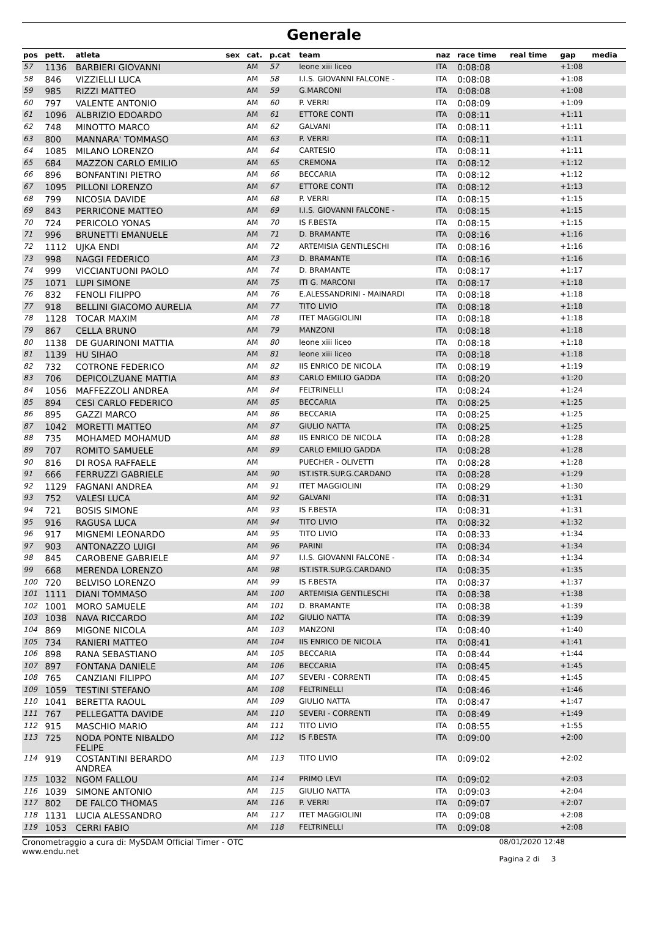Generale
| pos | pett. | atleta | sex | cat. | p.cat | team | naz | race time | real time | gap | media |
| --- | --- | --- | --- | --- | --- | --- | --- | --- | --- | --- | --- |
| 57 | 1136 | BARBIERI GIOVANNI | | AM | 57 | leone xiii liceo | ITA | 0:08:08 | | +1:08 | |
| 58 | 846 | VIZZIELLI LUCA | | AM | 58 | I.I.S. GIOVANNI FALCONE - | ITA | 0:08:08 | | +1:08 | |
| 59 | 985 | RIZZI MATTEO | | AM | 59 | G.MARCONI | ITA | 0:08:08 | | +1:08 | |
| 60 | 797 | VALENTE ANTONIO | | AM | 60 | P. VERRI | ITA | 0:08:09 | | +1:09 | |
| 61 | 1096 | ALBRIZIO EDOARDO | | AM | 61 | ETTORE CONTI | ITA | 0:08:11 | | +1:11 | |
| 62 | 748 | MINOTTO MARCO | | AM | 62 | GALVANI | ITA | 0:08:11 | | +1:11 | |
| 63 | 800 | MANNARA' TOMMASO | | AM | 63 | P. VERRI | ITA | 0:08:11 | | +1:11 | |
| 64 | 1085 | MILANO LORENZO | | AM | 64 | CARTESIO | ITA | 0:08:11 | | +1:11 | |
| 65 | 684 | MAZZON CARLO EMILIO | | AM | 65 | CREMONA | ITA | 0:08:12 | | +1:12 | |
| 66 | 896 | BONFANTINI PIETRO | | AM | 66 | BECCARIA | ITA | 0:08:12 | | +1:12 | |
| 67 | 1095 | PILLONI LORENZO | | AM | 67 | ETTORE CONTI | ITA | 0:08:12 | | +1:13 | |
| 68 | 799 | NICOSIA DAVIDE | | AM | 68 | P. VERRI | ITA | 0:08:15 | | +1:15 | |
| 69 | 843 | PERRICONE MATTEO | | AM | 69 | I.I.S. GIOVANNI FALCONE - | ITA | 0:08:15 | | +1:15 | |
| 70 | 724 | PERICOLO YONAS | | AM | 70 | IS F.BESTA | ITA | 0:08:15 | | +1:15 | |
| 71 | 996 | BRUNETTI EMANUELE | | AM | 71 | D. BRAMANTE | ITA | 0:08:16 | | +1:16 | |
| 72 | 1112 | UJKA ENDI | | AM | 72 | ARTEMISIA GENTILESCHI | ITA | 0:08:16 | | +1:16 | |
| 73 | 998 | NAGGI FEDERICO | | AM | 73 | D. BRAMANTE | ITA | 0:08:16 | | +1:16 | |
| 74 | 999 | VICCIANTUONI PAOLO | | AM | 74 | D. BRAMANTE | ITA | 0:08:17 | | +1:17 | |
| 75 | 1071 | LUPI SIMONE | | AM | 75 | ITI G. MARCONI | ITA | 0:08:17 | | +1:18 | |
| 76 | 832 | FENOLI FILIPPO | | AM | 76 | E.ALESSANDRINI - MAINARDI | ITA | 0:08:18 | | +1:18 | |
| 77 | 918 | BELLINI GIACOMO AURELIA | | AM | 77 | TITO LIVIO | ITA | 0:08:18 | | +1:18 | |
| 78 | 1128 | TOCAR MAXIM | | AM | 78 | ITET MAGGIOLINI | ITA | 0:08:18 | | +1:18 | |
| 79 | 867 | CELLA BRUNO | | AM | 79 | MANZONI | ITA | 0:08:18 | | +1:18 | |
| 80 | 1138 | DE GUARINONI MATTIA | | AM | 80 | leone xiii liceo | ITA | 0:08:18 | | +1:18 | |
| 81 | 1139 | HU SIHAO | | AM | 81 | leone xiii liceo | ITA | 0:08:18 | | +1:18 | |
| 82 | 732 | COTRONE FEDERICO | | AM | 82 | IIS ENRICO DE NICOLA | ITA | 0:08:19 | | +1:19 | |
| 83 | 706 | DEPICOLZUANE MATTIA | | AM | 83 | CARLO EMILIO GADDA | ITA | 0:08:20 | | +1:20 | |
| 84 | 1056 | MAFFEZZOLI ANDREA | | AM | 84 | FELTRINELLI | ITA | 0:08:24 | | +1:24 | |
| 85 | 894 | CESI CARLO FEDERICO | | AM | 85 | BECCARIA | ITA | 0:08:25 | | +1:25 | |
| 86 | 895 | GAZZI MARCO | | AM | 86 | BECCARIA | ITA | 0:08:25 | | +1:25 | |
| 87 | 1042 | MORETTI MATTEO | | AM | 87 | GIULIO NATTA | ITA | 0:08:25 | | +1:25 | |
| 88 | 735 | MOHAMED MOHAMUD | | AM | 88 | IIS ENRICO DE NICOLA | ITA | 0:08:28 | | +1:28 | |
| 89 | 707 | ROMITO SAMUELE | | AM | 89 | CARLO EMILIO GADDA | ITA | 0:08:28 | | +1:28 | |
| 90 | 816 | DI ROSA RAFFAELE | | AM | | PUECHER - OLIVETTI | ITA | 0:08:28 | | +1:28 | |
| 91 | 666 | FERRUZZI GABRIELE | | AM | 90 | IST.ISTR.SUP.G.CARDANO | ITA | 0:08:28 | | +1:29 | |
| 92 | 1129 | FAGNANI ANDREA | | AM | 91 | ITET MAGGIOLINI | ITA | 0:08:29 | | +1:30 | |
| 93 | 752 | VALESI LUCA | | AM | 92 | GALVANI | ITA | 0:08:31 | | +1:31 | |
| 94 | 721 | BOSIS SIMONE | | AM | 93 | IS F.BESTA | ITA | 0:08:31 | | +1:31 | |
| 95 | 916 | RAGUSA LUCA | | AM | 94 | TITO LIVIO | ITA | 0:08:32 | | +1:32 | |
| 96 | 917 | MIGNEMI LEONARDO | | AM | 95 | TITO LIVIO | ITA | 0:08:33 | | +1:34 | |
| 97 | 903 | ANTONAZZO LUIGI | | AM | 96 | PARINI | ITA | 0:08:34 | | +1:34 | |
| 98 | 845 | CAROBENE GABRIELE | | AM | 97 | I.I.S. GIOVANNI FALCONE - | ITA | 0:08:34 | | +1:34 | |
| 99 | 668 | MERENDA LORENZO | | AM | 98 | IST.ISTR.SUP.G.CARDANO | ITA | 0:08:35 | | +1:35 | |
| 100 | 720 | BELVISO LORENZO | | AM | 99 | IS F.BESTA | ITA | 0:08:37 | | +1:37 | |
| 101 | 1111 | DIANI TOMMASO | | AM | 100 | ARTEMISIA GENTILESCHI | ITA | 0:08:38 | | +1:38 | |
| 102 | 1001 | MORO SAMUELE | | AM | 101 | D. BRAMANTE | ITA | 0:08:38 | | +1:39 | |
| 103 | 1038 | NAVA RICCARDO | | AM | 102 | GIULIO NATTA | ITA | 0:08:39 | | +1:39 | |
| 104 | 869 | MIGONE NICOLA | | AM | 103 | MANZONI | ITA | 0:08:40 | | +1:40 | |
| 105 | 734 | RANIERI MATTEO | | AM | 104 | IIS ENRICO DE NICOLA | ITA | 0:08:41 | | +1:41 | |
| 106 | 898 | RANA SEBASTIANO | | AM | 105 | BECCARIA | ITA | 0:08:44 | | +1:44 | |
| 107 | 897 | FONTANA DANIELE | | AM | 106 | BECCARIA | ITA | 0:08:45 | | +1:45 | |
| 108 | 765 | CANZIANI FILIPPO | | AM | 107 | SEVERI - CORRENTI | ITA | 0:08:45 | | +1:45 | |
| 109 | 1059 | TESTINI STEFANO | | AM | 108 | FELTRINELLI | ITA | 0:08:46 | | +1:46 | |
| 110 | 1041 | BERETTA RAOUL | | AM | 109 | GIULIO NATTA | ITA | 0:08:47 | | +1:47 | |
| 111 | 767 | PELLEGATTA DAVIDE | | AM | 110 | SEVERI - CORRENTI | ITA | 0:08:49 | | +1:49 | |
| 112 | 915 | MASCHIO MARIO | | AM | 111 | TITO LIVIO | ITA | 0:08:55 | | +1:55 | |
| 113 | 725 | NODA PONTE NIBALDO FELIPE | | AM | 112 | IS F.BESTA | ITA | 0:09:00 | | +2:00 | |
| 114 | 919 | COSTANTINI BERARDO ANDREA | | AM | 113 | TITO LIVIO | ITA | 0:09:02 | | +2:02 | |
| 115 | 1032 | NGOM FALLOU | | AM | 114 | PRIMO LEVI | ITA | 0:09:02 | | +2:03 | |
| 116 | 1039 | SIMONE ANTONIO | | AM | 115 | GIULIO NATTA | ITA | 0:09:03 | | +2:04 | |
| 117 | 802 | DE FALCO THOMAS | | AM | 116 | P. VERRI | ITA | 0:09:07 | | +2:07 | |
| 118 | 1131 | LUCIA ALESSANDRO | | AM | 117 | ITET MAGGIOLINI | ITA | 0:09:08 | | +2:08 | |
| 119 | 1053 | CERRI FABIO | | AM | 118 | FELTRINELLI | ITA | 0:09:08 | | +2:08 | |
Cronometraggio a cura di: MySDAM Official Timer - OTC
www.endu.net
08/01/2020 12:48
Pagina 2 di 3